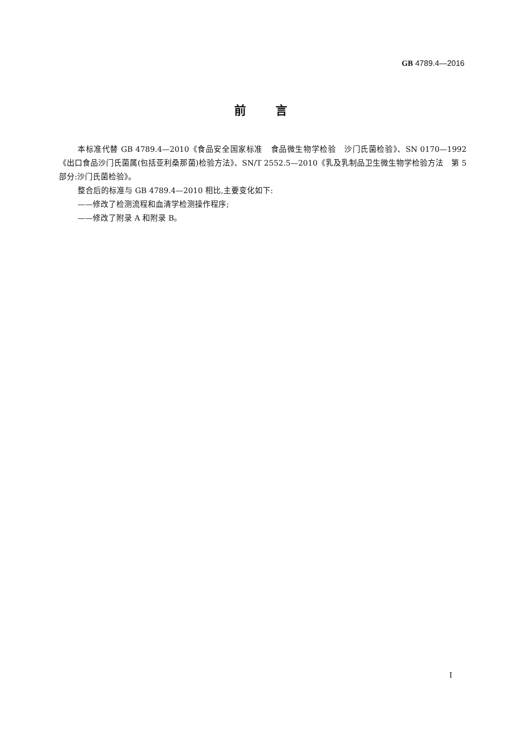GB 4789.4—2016
前言
本标准代替 GB 4789.4—2010《食品安全国家标准　食品微生物学检验　沙门氏菌检验》、SN 0170—1992《出口食品沙门氏菌属(包括亚利桑那菌)检验方法》、SN/T 2552.5—2010《乳及乳制品卫生微生物学检验方法　第 5 部分:沙门氏菌检验》。
整合后的标准与 GB 4789.4—2010 相比,主要变化如下:
——修改了检测流程和血清学检测操作程序;
——修改了附录 A 和附录 B。
I